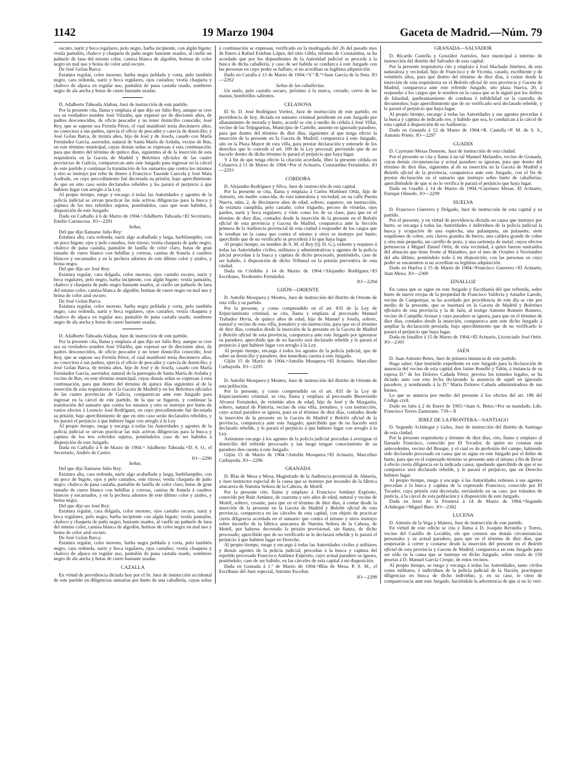1142 19 Marzo 1904 Gaceta de Madrid.—Núm. 79
oscuro, nariz y boca regulares, pelo negro, barba incipiente, con algún bigote; vestía pantalón, chaleco y chaqueta de paño negro bastante usados, al cuello un pañuelo de lana del mismo color, camisa blanca de algodón, botinas de color negro en mal uso y boina de color azul oscuro.
De José Golau Barca:
Estatura regular, color moreno, barba negra poblada y corta, pelo también negro, cara redonda, nariz y boca regulares, ojos castaños; vestía chaqueta y chaleco de alpaca en regular uso, pantalón de pana castaña usado, sombrero negro de ala ancha y botas de cuero bastante usadas.
D. Adalberto Taboada Alabau, Juez de instrucción de este partido.
Por la presente cita, llama y emplaza al que dijo ser Julio Rey, aunque se cree sea su verdadero nombre José Vilariño, que expresó ser de diecisiete años, de padres desconocidos, de oficio pescador y no tener domicilio conocido; José Rey, que se supone sea Fermín Pérez, el cual manifestó tenía diecinueve años, no conociera á sus padres, ejercía el oficio de pescador y carecía de domicilio; y José Golau Barca, de treinta años, hijo de José y de Josefa, casado con María Fernández García, aserrador, natural de Santa María de Ardaña, vecino de Rus, en este término municipal, cuyas demás señas se expresan á esta continuación; para que dentro del término de quince días, siguientes al de la inserción de esta requisitoria en la Gaceta de Madrid y Boletines oficiales de las cuatro provincias de Galicia, comparezcan ante este Juzgado para ingresar en la cárcel de este partido y continuar la tramitación de los sumarios que contra los mismos y otro se instruye por robo de dinero á Francisco Tasende Cancela y José Mata Andrade, en cuyo procedimiento fué decretada su prisión; bajo apercibimiento de que en otro caso serán declarados rebeldes y les parará el perjuicio á que hubiere lugar con arreglo á la Ley.
Al propio tiempo, ruego y encargo á todas las Autoridades y agentes de la policía judicial se sirvan practicar las más activas diligencias para la busca y captura de los tres referidos sujetos, poniéndolos, caso que sean habidos, á disposición de este Juzgado.
Dado en Carballo á 6 de Marzo de 1904.=Adalberto Taboada.=El Secretario, Emilio Carrascosa. JO—2291
Señas.
Del que dijo llamarse Julio Rey:
Estatura alta, cara redonda, nariz algo acaballada y larga, barbilampiño, con un poco bigote, ojos y pelo castaños, éste rizoso; vestía chaqueta de paño negro, chaleco de pana castaña, pantalón de lanilla de color claro, botas de gran tamaño de cuero blanco con hebillas y correas, camisa de franela á cuadros blancos y encarnados y en la pechera adornos de este último color y azules, y boina negra.
Del que dijo ser José Rey:
Estatura regular, cara delgada, color moreno, ojos castaño oscuro, nariz y boca regulares, pelo negro, barba incipiente, con algún bigote; vestía pantalón, chaleco y chaqueta de paño negro bastante usados, al cuello un pañuelo de lana del mismo color, camisa blanca de algodón, botinas de cuero negro en mal uso y boina de color azul oscuro.
De José Golau Barca.
Estatura regular, color moreno, barba negra poblada y corta, pelo también negro, cara redonda, nariz y boca regulares, ojos castaños; vestía chaqueta y chaleco de alpaca en regular uso, pantalón de pana castaña usado, sombrero negro de ala ancha y botas de cuero bastante usadas.
D. Adalberto Taboada Alabau, Juez de instrucción de este partido.
Por la presente cita, llama y emplaza al que dijo ser Julio Rey, aunque se cree sea su verdadero nombre José Vilariño, que expresó ser de diecisiete años, de padres desconocidos, de oficio pescador y no tener domicilio conocido; José Rey, que se supone sea Fermín Pérez, el cual manifestó tenía diecinueve años, no conociera á sus padres, ejercía el oficio de pescador y carecía de domicilio; y José Golau Barca, de treinta años, hijo de José y de Josefa, casado con María Fernández García, aserrador, natural de la parroquia de Santa María de Ardaña y vecino de Rus, en este término municipal, cuyas demás señas se expresan á esta continuación, para que dentro del término de quince días siguientes al de la inserción de esta requisitoria en la Gaceta de Madrid y en los Boletines oficiales de las cuatro provincias de Galicia, comparezcan ante este Juzgado para ingresar en la cárcel de este partido, de la que se fugaron, y continuar la tramitación del sumario que contra los mismos y otro se instruye por hurto de varios efectos á Leoncio José Rodríguez, en cuyo procedimiento fué decretada su prisión; bajo apercibimiento de que en otro caso serán declarados rebeldes, y les parará el perjuicio á que hubiere lugar con arreglo á la Ley.
Al propio tiempo, ruega y encarga á todas las Autoridades y agentes de la policía judicial se sirvan practicar las más activas diligencias para la busca y captura de los tres referidos sujetos, poniéndolos caso de ser habidos á disposición de este Juzgado.
Dada en Carballo á 6 de Marzo de 1904.= Adalberto Taboada.=D. S. O., el Secretario, Andrés de Castro.
JO—2290
Señas.
Del que dijo llamarse Julio Rey:
Estatura alta, cara redonda, nariz algo acaballada y larga, barbilampiño, con un poco de bigote, ojos y pelo castaños, este rizoso; vestía chaqueta de paño negro, chaleco de pana castaña, pantalón de lanilla de color claro, botas de gran tamaño de cuero blanco con hebillas y correas, camisa de franela á cuadros blancos y encarnados, y en la pechera adornos de este último color y azules, y boina negra.
Del que dijo ser José Rey:
Estatura regular, cara delgada, color moreno, ojos castaño oscuro, nariz y boca regulares, pelo negro, barba incipiente con algún bigote; vestía pantalón, chaleco y chaqueta de paño negro, bastante usados, al cuello un pañuelo de lana del mismo color, camisa blanca de algodón, botinas de color negro en mal uso y boina de color azul oscuro.
De José Golau Barca:
Estatura regular, color moreno, barba negra poblada y corta, pelo también negro, cara redonda, nariz y boca regulares, ojos castaños; vestía chaqueta y chaleco de alpaca en regular uso, pantalón de pana castaña usado, sombrero negro de ala ancha y botas de cuero bastante usadas.
CAZALLA
En virtud de providencia dictada hoy por el Sr. Juez de instrucción accidental de este partido en diligencias sumarias por hurto de una caballería, cuyas señas á continuación se expresan, verificado en la madrugada del 26 del pasado mes de Enero á Rafael Esteban López, del sitio Gibla, término de Constantina, se ha acordado que por los dependientes de la Autoridad judicial se proceda á la busca de dicha caballería, y caso de ser habida se conduzca á este Juzgado con las personas en cuyo poder se hallare, si no acreditan su legítima adquisición.
Dado en Cazalla á 13 de Marzo de 1904.=V.º B.º=Juan García de la Sota. JO—2292
Señas de las caballerías.
Un mulo, pelo castaño oscuro, próximo á la marca, cerrado, corvo de las manos, hombrillos salientes.
CELANOVA
El Sr. D. José Rodríguez Vieitez, Juez de instrucción de este partido, en providencia de hoy, dictada en sumario criminal pendiente en este Juzgado por allanamiento de morada y hurto, acordó se cite á medio de cédula á José Villar, vecino de las Teijugueiras, Municipio de Cartelle, ausente en ignorado paradero, para que dentro del término de diez días, siguientes al que tenga efecto la inserción de la presente en la Gaceta de Madrid, comparezca á este Juzgado, sito en la Plaza Mayor de esta villa, para prestar declaración y enterarle de los derechos que le concede el art. 109 de la Ley procesal; prevenido que de no hacerlo dentro de dicho término le parará el perjuicio que haya lugar.
Y á fin de que tenga efecto la citación acordada, libro la presente cédula en Celanova á 11 de Marzo de 1904.=Por el Actuario, Constantino Fernández. JO—2293
CÓRDOBA
D. Alejandro Rodríguez y Silva, Juez de instrucción de esta capital.
Por la presente se cita, llama y emplaza á Carlos Martínez Ortiz, hijo de Antonio, sin madre conocida, de esta naturaleza y vecindad, en su calle Puerta Nueva, núm. 2, de diecinueve años de edad, soltero, zapatero, sin instrucción, de estatura cumplida, pelo castaño, color trigueño, pecoso de viruelas, ojos pardos, nariz y boca regulares, y viste como los de su clase, para que en el término de diez días, contados desde la inserción de la presente en el Boletín oficial de esta provincia y Gaceta de Madrid, comparezca ante la Sección primera de la Audiencia provincial de esta ciudad á responder de los cargos que le resultan en la causa que contra el mismo y otros se instruye por hurto; apercibido que de no verificarlo se procederá á lo que haya lugar.
Al propio tiempo, en nombre de S. M. el Rey (Q. D. G.), exhorto y requiero á todas las Autoridades civiles, militares y administrativas y agentes de la policía juicial procedan á la busca y captura de dicho procesado, poniéndolo, caso de ser habido, á disposición de dicho Tribunal en la prisión preventiva de esta ciudad.
Dada en Córdoba á 14 de Marzo de 1904.=Alejandro Rodríguez.=El Escribano, Teodomiro Fernández.
JO—2294
GIJÓN—ORIENTE
D. Antolín Mosquera y Montes, Juez de instrucción del distrito de Oriente de esta villa y su partido.
Por la presente, y como comprendido en el art. 835 de la Ley de Enjuiciamiento criminal, se cita, llama y emplaza al procesado Manuel Trabadeo Hevia, de quince años de edad, hijo de Manuel y Josefa, soltero, natural y vecino de esta villa, jornalero y sin instrucción, para que en el término de diez días, contados desde la inserción de la presente en la Gaceta de Madrid y Boletín oficial de esta provincia, comparezca ante este Juzgado por ignorarse su paradero; apercibido que de no hacerlo será declarado rebelde y le parará el perjuicio á que hubiere lugar con arreglo á la Ley.
Al propio tiempo, encargo á todos los agentes de la policía judicial, que de saber su domicilio y paradero, den inmediata cuenta á este Juzgado.
Gijón 15 de Marzo de 1904.=Antolín Mosquera.=El Actuario, Marcelino Carbayeda. JO—2295
D. Antolín Mosquera y Montes, Juez de instrucción del distrito de Oriente de esta población.
Por la presente, y como comprendido en el art. 835 de la Ley de Enjuiciamiento criminal, se cita, llama y emplaza al procesado Bienvenido Alvarez Fernández, de veintiún años de edad, hijo de José y de Margarita, soltero, natural de Pintoria, vecino de esta villa, jornalero, y con instrucción, cuyo actual paradero se ignora, para en el término de diez días, contados desde la inserción de la presente en la Gaceta de Madrid y Boletín oficial de la provincia, comparezca ante este Juzgado; apercibido que de no hacerlo será declarado rebelde, y le parará el perjuicio á que hubiere lugar con arreglo á la Ley.
Asimismo encargo á los agentes de la policía judicial procedan á averiguar el domicilio del referido procesado y tan luego tengan conocimiento de su paradero den cuenta á este Juzgado.
Gijón 15 de Marzo de 1904.=Antolín Mosquera.=El Actuario, Marcelino Carbayeda. JO—2296
GRANADA
D. Blas de Mesa y Mesa, Magistrado de la Audiencia provincial de Almería, y Juez instructor especial de la causa que se instruye por incendio de la fábrica azucarera de Nuestra Señora de la Cabeza, de Motril.
Por la presente cito, llamo y emplazo á Francisco Antúnez Expósito, conocido por Ruiz Antúnez, de cuarenta y seis años de edad, natural y vecino de Motril, soltero, cesante, para que en el término de diez días, á contar desde la inserción de la presente en la Gaceta de Madrid y Boletín oficial de esta provincia, comparezca en las cárceles de esta capital, con objeto de practicar cierta diligencia acordada en el sumario que contra el mismo y otros instruyo sobre incendio de la fábrica azucarera de Nuestra Señora de la Cabeza, de Motril, por haberse decretado la prisión provisional, sin fianza, de dicho procesado; apercibido que de no verificarlo se le declarará rebelde y le parará el perjuicio á que hubiere lugar en Derecho.
Al propio tiempo, ruego y encargo á todas las Autoridades civiles y militares y demás agentes de la policía judicial, procedan á la busca y captura del repetido procesado Francisco Antúnez Expósito, cuyo actual paradero se ignora, poniéndolo, caso de ser habido, en las cárceles de esta capital á mi disposición.
Dada en Granada á 1.º de Marzo de 1904.=Blas de Mesa. P. S. M., el Escribano del Juez especial, Antonio Escobar.
JO—2298
GRANADA—SALVADOR
D. Ricardo Castella y González Aurioles, Juez municipal á interino de instrucción del distrito del Salvador de esta capital.
Por la presente requisitoria cito y emplazo á José Machado Jiménez, de esta naturaleza y vecindad, hijo de Francisco y de Vicenta, casado, escribiente y de veintitrés años, para que dentro del término de diez días, á contar desde la inserción de esta requisitoria en el Boletín oficial de esta provincia y Gaceta de Madrid, comparezca ante este referido Juzgado, sito plaza Nueva, 20, á responder á los cargos que le resulten en la causa que se le siguió por los delitos de falsedad, quebrantamiento de condena é infidelidad en la custodia de documentos; bajo apercibimiento que de no verificarlo será declarado rebelde, y le parará el perjuicio que haya lugar.
Al propio tiempo, encargo á todas las Autoridades y sus agentes procedan á la busca y captura de indicado reo, y habido que sea, lo conduzcan á la cárcel de esta capital á disposición de su Audiencia.
Dado en Granada á 12 de Marzo de 1904.=R. Castella.=P. M. de S. S., Antonio Prieto. JO—2297
GUADIX
D. Cayetano Mesas Domene, Juez de instrucción de esta ciudad.
Por el presente se cita y llama á un tal Manuel Melandro, vecino de Granada, cuyas demás circunstancias y actual paradero se ignoran, para que dentro del término de diez días, siguientes al de su inserción en la Gaceta de Madrid y Boletín oficial de la provincia, comparezca ante este Juzgado, con el fin de prestar declaración en el sumario que instruyo sobre hurto de caballerías; apercibiéndole de que si no lo verifica le parará el perjuicio que haya lugar.
Dada en Guadix á 14 de Marzo de 1904.=Cayetano Mesas. El Actuario, Enrique Olmedo. JO—2299
HUELVA
D. Francisco Guerrero y Delgado, Juez de instrucción de esta capital y su partido.
Por el presente, y en virtud de providencia dictada en causa que instruyo por hurto, se encarga á todas las Autoridades é individuos de la policía judicial la busca y ocupación de una espiocha, una palanqueta, un palaustre, siete esquilones de cobre, seis clavos grandes de hierro, una caldera grande de cobre y otra más pequeña, un carrillo de pozo, y una sarteneja de metal, cuyos efectos pertenecen á Miguel Zumel Ortiz, de esta vecindad, á quien fueron sustraídos del almacén que tiene frente al Matadero, por el mes de Octubre á Noviembre del año último, poniéndolo todo á mi disposición, con las personas en cuyo poder se encuentren si no acreditan su legítima adquisición.
Dado en Huelva á 15 de Marzo de 1904.=Francisco Guerrero.=El Actuario, Juan Mena. JO—2300
IZNALLOZ
En causa que se sigue en este Juzgado y Escribanía del que refrenda, sobre hurto de nueve ovejas de la propiedad de Francisco Valdivia y Amador Laredo, vecino de Campotejar, se ha acordado por providencia de este día se cite por medio de la presente, que se insertará en la Gaceta de Madrid y Boletines oficiales de esta provincia y la de Jaén, al testigo Antonio Romero Romero, vecino de Campillo Arenas y cuyo paradero se ignora, para que en el término de diez días, contados desde la inserción, comparezca ante este dicho Juzgado á ampliar la declaración prestada; bajo apercibimiento que de no verificarlo le parará el perjuicio que haya lugar.
Dada en Iznalloz á 15 de Marzo de 1904.=El Actuario, Licenciado José Ortiz. JO—2301
JAÉN
D. Juan Antonio Betes, Juez de primera instancia de este partido.
Hago saber: Que instruído expediente en este Juzgado para la declaración de ausencia del vecino de esta capital don Jaime Roselló y Talón, á instancia de su esposa D.ª de los Dolores Cañada Pérez, previos los trámites legales, se ha dictado auto con esta fecha declarando la ausencia de aquél en ignorado paradero, y nombrando á la D.ª María Dolores Cañada administradora de sus bienes.
Lo que se anuncia por medio del presente á los efectos del art. 186 del Código civil.
Dado en Jaén á 2 de Enero de 1903.=Juan A. Betes.=Por su mandado, Ldo. Francisco Torres Zamorano. 739—X
JEREZ DE LA FRONTERA—SANTIAGO
D. Segundo Achútegui y Gelos, Juez de instrucción del distrito de Santiago de esta ciudad.
Por la presente requisitoria y término de diez días, cito, llamo y emplazo al llamado Francisco, conocido por El Tocador, de quien no constan más antecedentes, vecino del Bosque, y el cual es de profesión del campo, habiendo sido declarado procesado en causa que se sigue en este Juzgado por el delito de hurto, para que en el expresado término se presente ante el mismo á fin de llevar á efecto cierta diligencia en la indicada causa; quedando apercibido de que si no comparece será declarado rebelde, y le parará el perjuicio, que en Derecho hubiere lugar.
Al propio tiempo, ruego y encargo á las Autoridades ordenen á sus agentes procedan á la busca y captura de la expresado Francisco, conocido por El Tocador, cuya prisión está decretada, enviándolo en su caso, por tránsitos de justicia, á la cárcel de esta población y á disposición de este Juzgado.
Dada en Jerez de la Frontera á 14 de Marzo de 1904.=Segundo Achútegui.=Miguel Baro. JO—2302
LUCENA
D. Antonio de la Vega y Mateos, Juez de instrucción de este partido.
En virtud de este edicto se cita y llama á D. Joaquín Revuelta y Torres, vecino del Castillo de Locubín, sin que consten sus demás circunstancias personales y su actual paradero, para que en el término de diez días, que empezarán á correr y contarse desde la inserción del presente en el Boletín oficial de esta provincia y Gaceta de Madrid, comparezca en este Juzgado para ser oído en la causa que se instruye en dicho Juzgado, sobre estafa de 150 pesetas á D. Manuel García Crespo, de estos vecinos.
Al propio tiempo, se ruega y encarga á todas las Autoridades, tanto civiles como militares, é individuos de la policía judicial de la Nación, practiquen diligencias en busca de dicho individuo, y, en su caso, le citen de comparecencia ante este Juzgado, haciéndole la advertencia de que si no lo veri-